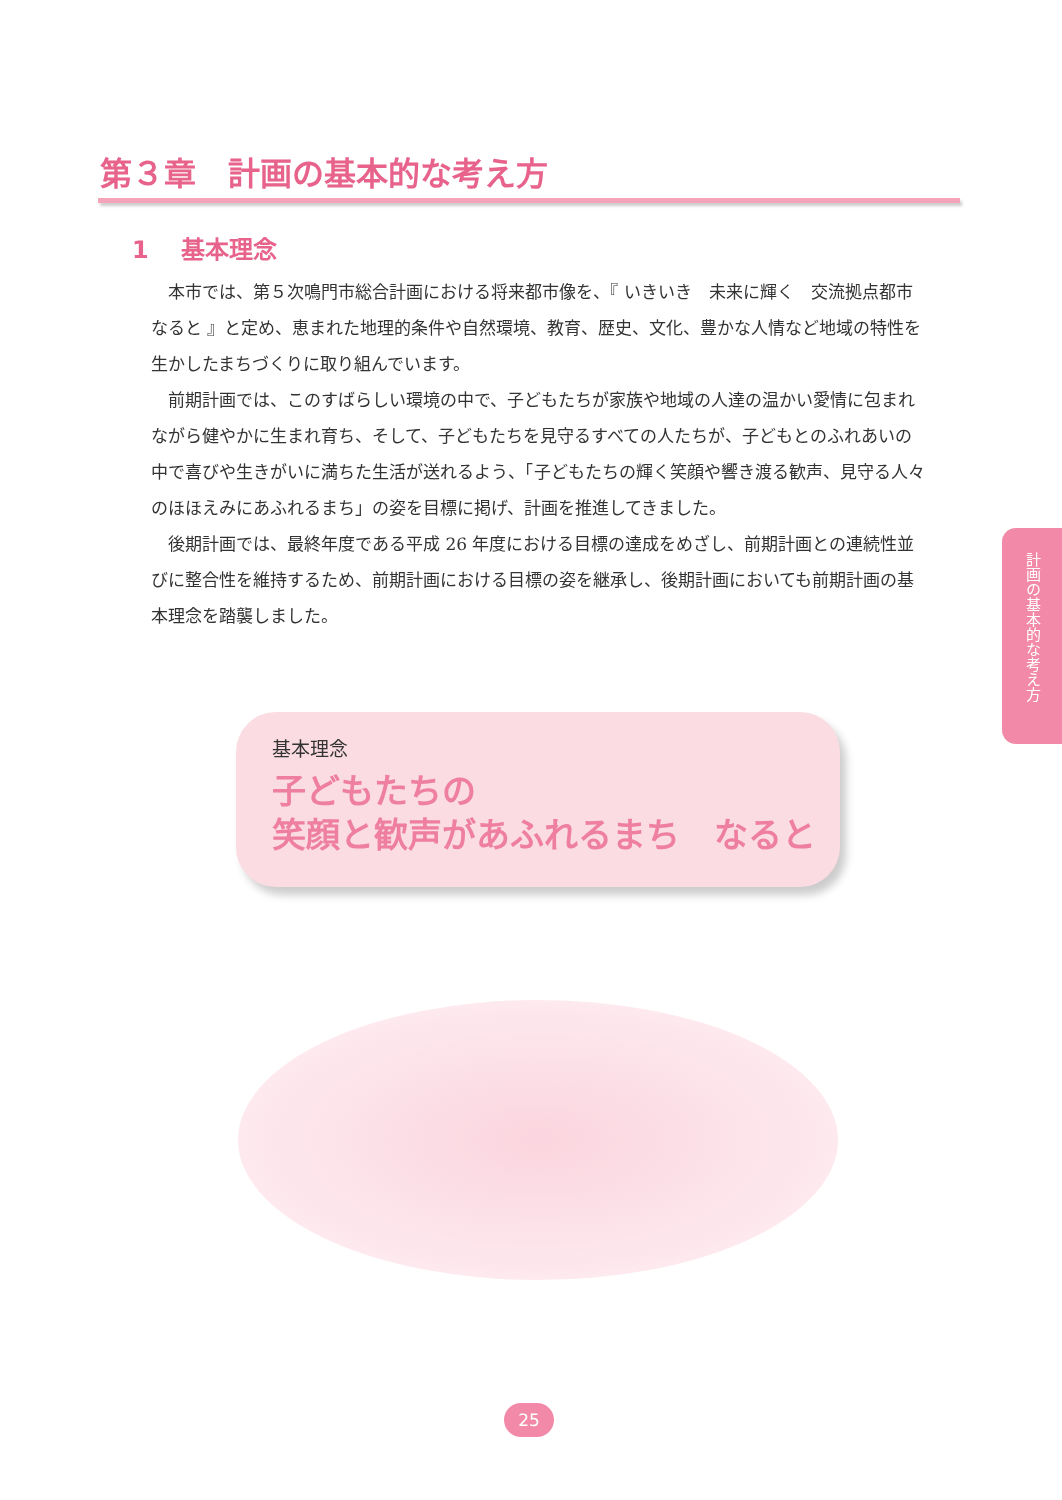第３章　計画の基本的な考え方
1　 基本理念
本市では、第５次鳴門市総合計画における将来都市像を、『 いきいき　未来に輝く　交流拠点都市　なると 』と定め、恵まれた地理的条件や自然環境、教育、歴史、文化、豊かな人情など地域の特性を生かしたまちづくりに取り組んでいます。
前期計画では、このすばらしい環境の中で、子どもたちが家族や地域の人達の温かい愛情に包まれながら健やかに生まれ育ち、そして、子どもたちを見守るすべての人たちが、子どもとのふれあいの中で喜びや生きがいに満ちた生活が送れるよう、「子どもたちの輝く笑顔や響き渡る歓声、見守る人々のほほえみにあふれるまち」の姿を目標に掲げ、計画を推進してきました。
後期計画では、最終年度である平成 26 年度における目標の達成をめざし、前期計画との連続性並びに整合性を維持するため、前期計画における目標の姿を継承し、後期計画においても前期計画の基本理念を踏襲しました。
基本理念
子どもたちの
笑顔と歓声があふれるまち　なると
計画の基本的な考え方
25